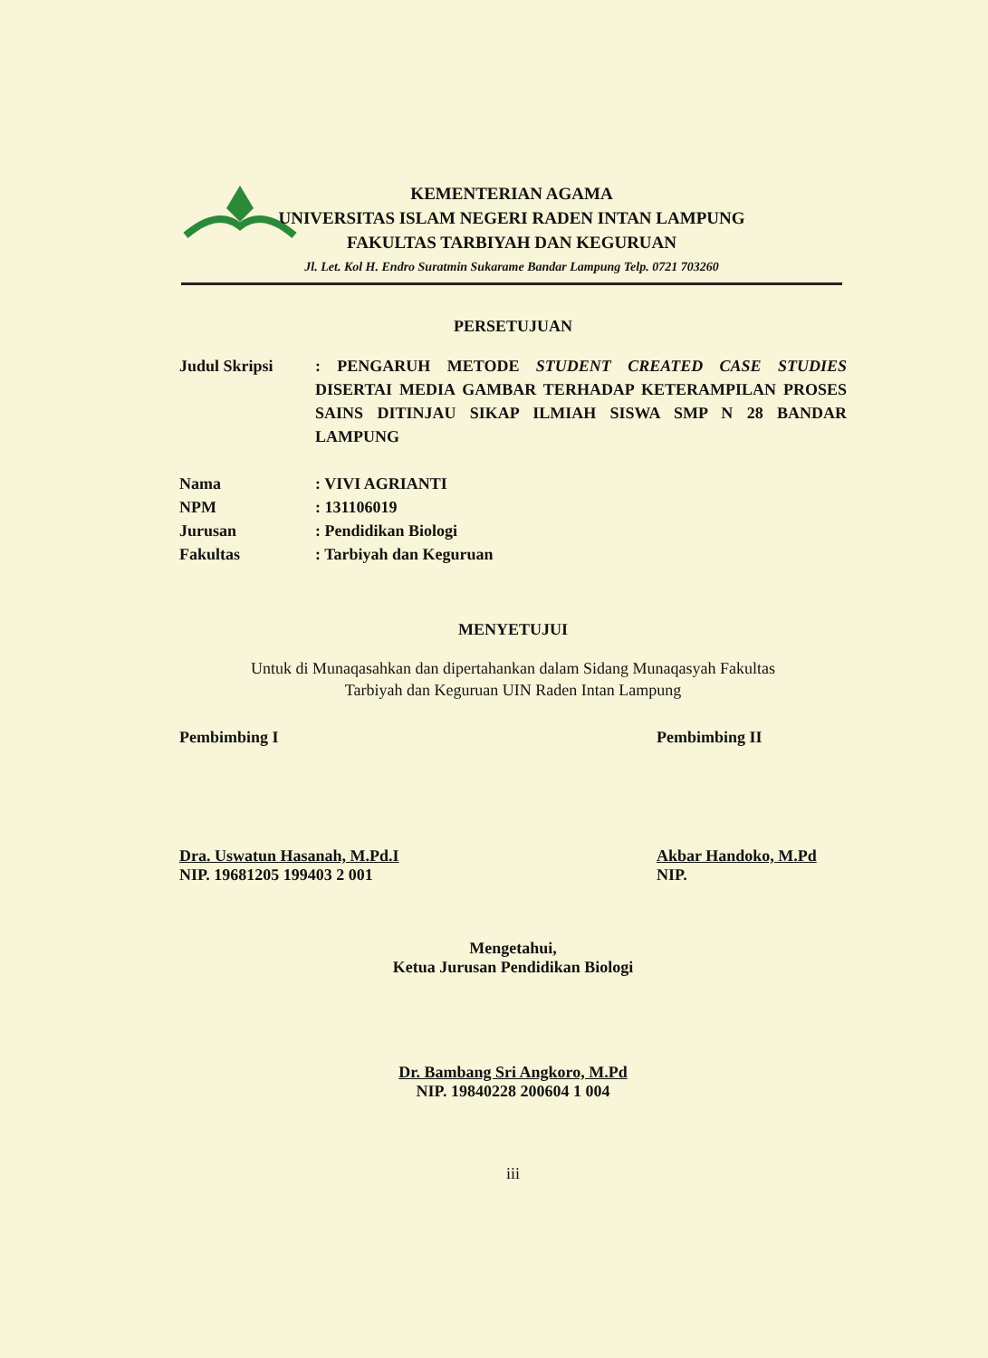KEMENTERIAN AGAMA
UNIVERSITAS ISLAM NEGERI RADEN INTAN LAMPUNG
FAKULTAS TARBIYAH DAN KEGURUAN
Jl. Let. Kol H. Endro Suratmin Sukarame Bandar Lampung Telp. 0721 703260
PERSETUJUAN
Judul Skripsi : PENGARUH METODE STUDENT CREATED CASE STUDIES DISERTAI MEDIA GAMBAR TERHADAP KETERAMPILAN PROSES SAINS DITINJAU SIKAP ILMIAH SISWA SMP N 28 BANDAR LAMPUNG
Nama : VIVI AGRIANTI
NPM : 131106019
Jurusan : Pendidikan Biologi
Fakultas : Tarbiyah dan Keguruan
MENYETUJUI
Untuk di Munaqasahkan dan dipertahankan dalam Sidang Munaqasyah Fakultas
Tarbiyah dan Keguruan UIN Raden Intan Lampung
Pembimbing I
Dra. Uswatun Hasanah, M.Pd.I
NIP. 19681205 199403 2 001
Pembimbing II
Akbar Handoko, M.Pd
NIP.
Mengetahui,
Ketua Jurusan Pendidikan Biologi
Dr. Bambang Sri Angkoro, M.Pd
NIP. 19840228 200604 1 004
iii